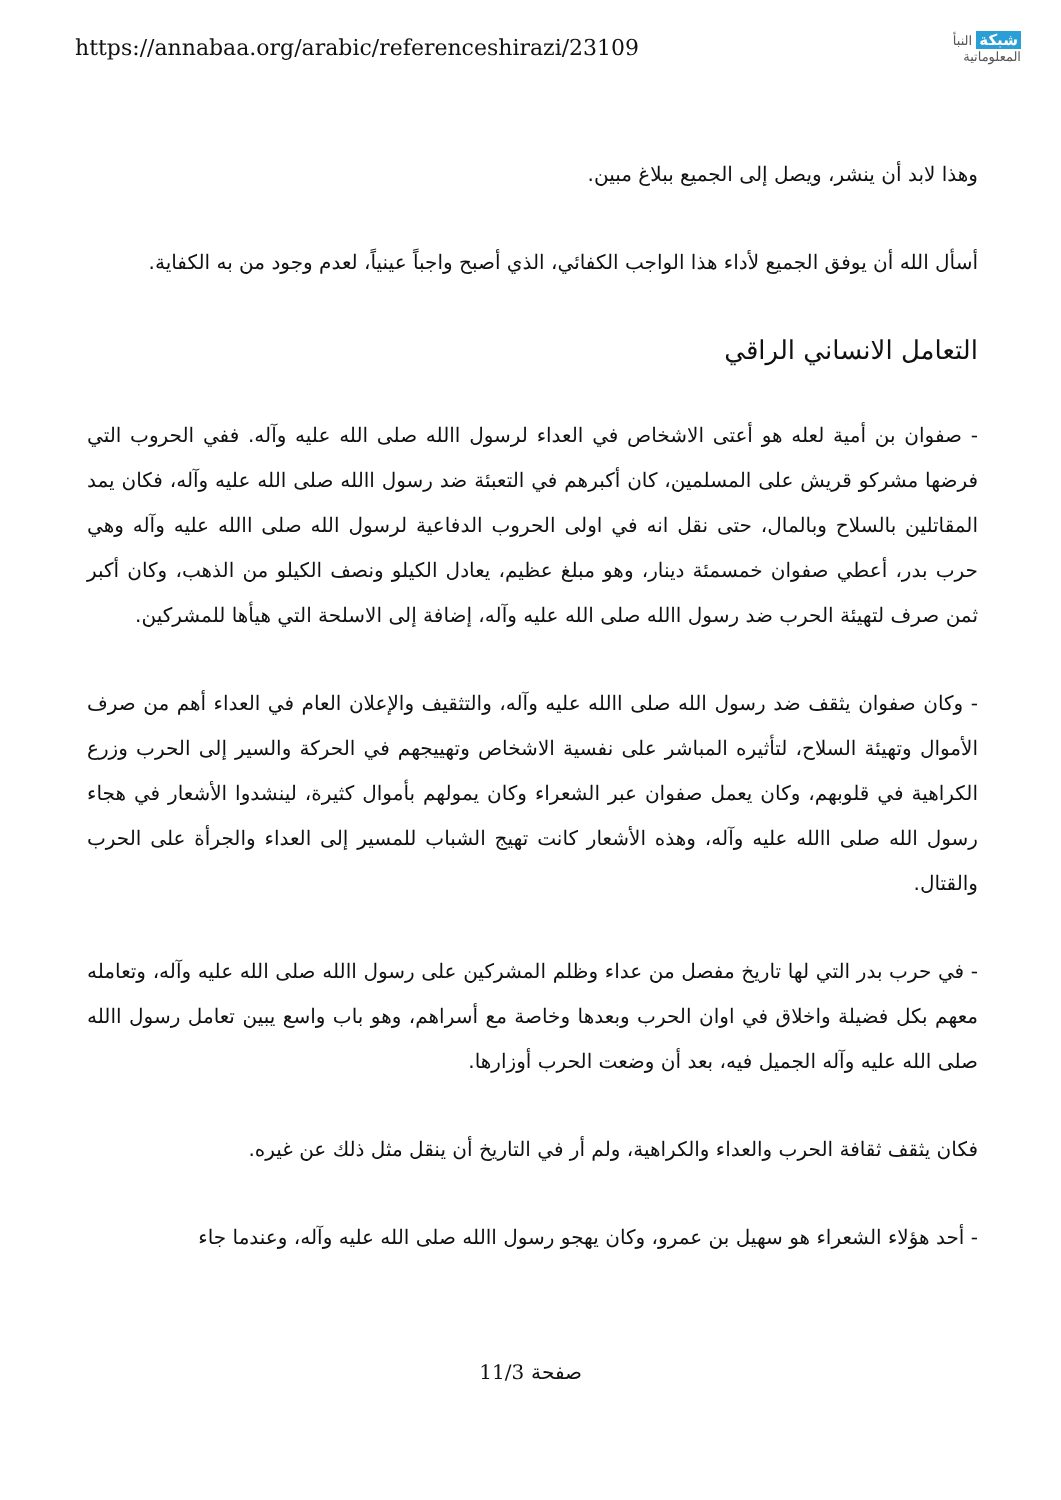https://annabaa.org/arabic/referenceshirazi/23109
شبكة النبأ
المعلوماتية
وهذا لابد أن ينشر، ويصل إلى الجميع ببلاغ مبين.
أسأل الله أن يوفق الجميع لأداء هذا الواجب الكفائي، الذي أصبح واجباً عينياً، لعدم وجود من به الكفاية.
التعامل الانساني الراقي
- صفوان بن أمية لعله هو أعتى الاشخاص في العداء لرسول االله صلى الله عليه وآله. ففي الحروب التي فرضها مشركو قريش على المسلمين، كان أكبرهم في التعبئة ضد رسول االله صلى الله عليه وآله، فكان يمد المقاتلين بالسلاح وبالمال، حتى نقل انه في اولى الحروب الدفاعية لرسول الله صلى االله عليه وآله وهي حرب بدر، أعطي صفوان خمسمئة دينار، وهو مبلغ عظيم، يعادل الكيلو ونصف الكيلو من الذهب، وكان أكبر ثمن صرف لتهيئة الحرب ضد رسول االله صلى الله عليه وآله، إضافة إلى الاسلحة التي هيأها للمشركين.
- وكان صفوان يثقف ضد رسول الله صلى االله عليه وآله، والتثقيف والإعلان العام في العداء أهم من صرف الأموال وتهيئة السلاح، لتأثيره المباشر على نفسية الاشخاص وتهييجهم في الحركة والسير إلى الحرب وزرع الكراهية في قلوبهم، وكان يعمل صفوان عبر الشعراء وكان يمولهم بأموال كثيرة، لينشدوا الأشعار في هجاء رسول الله صلى االله عليه وآله، وهذه الأشعار كانت تهيج الشباب للمسير إلى العداء والجرأة على الحرب والقتال.
- في حرب بدر التي لها تاريخ مفصل من عداء وظلم المشركين على رسول االله صلى الله عليه وآله، وتعامله معهم بكل فضيلة واخلاق في اوان الحرب وبعدها وخاصة مع أسراهم، وهو باب واسع يبين تعامل رسول االله صلى الله عليه وآله الجميل فيه، بعد أن وضعت الحرب أوزارها.
فكان يثقف ثقافة الحرب والعداء والكراهية، ولم أر في التاريخ أن ينقل مثل ذلك عن غيره.
- أحد هؤلاء الشعراء هو سهيل بن عمرو، وكان يهجو رسول االله صلى الله عليه وآله، وعندما جاء
صفحة 11/3